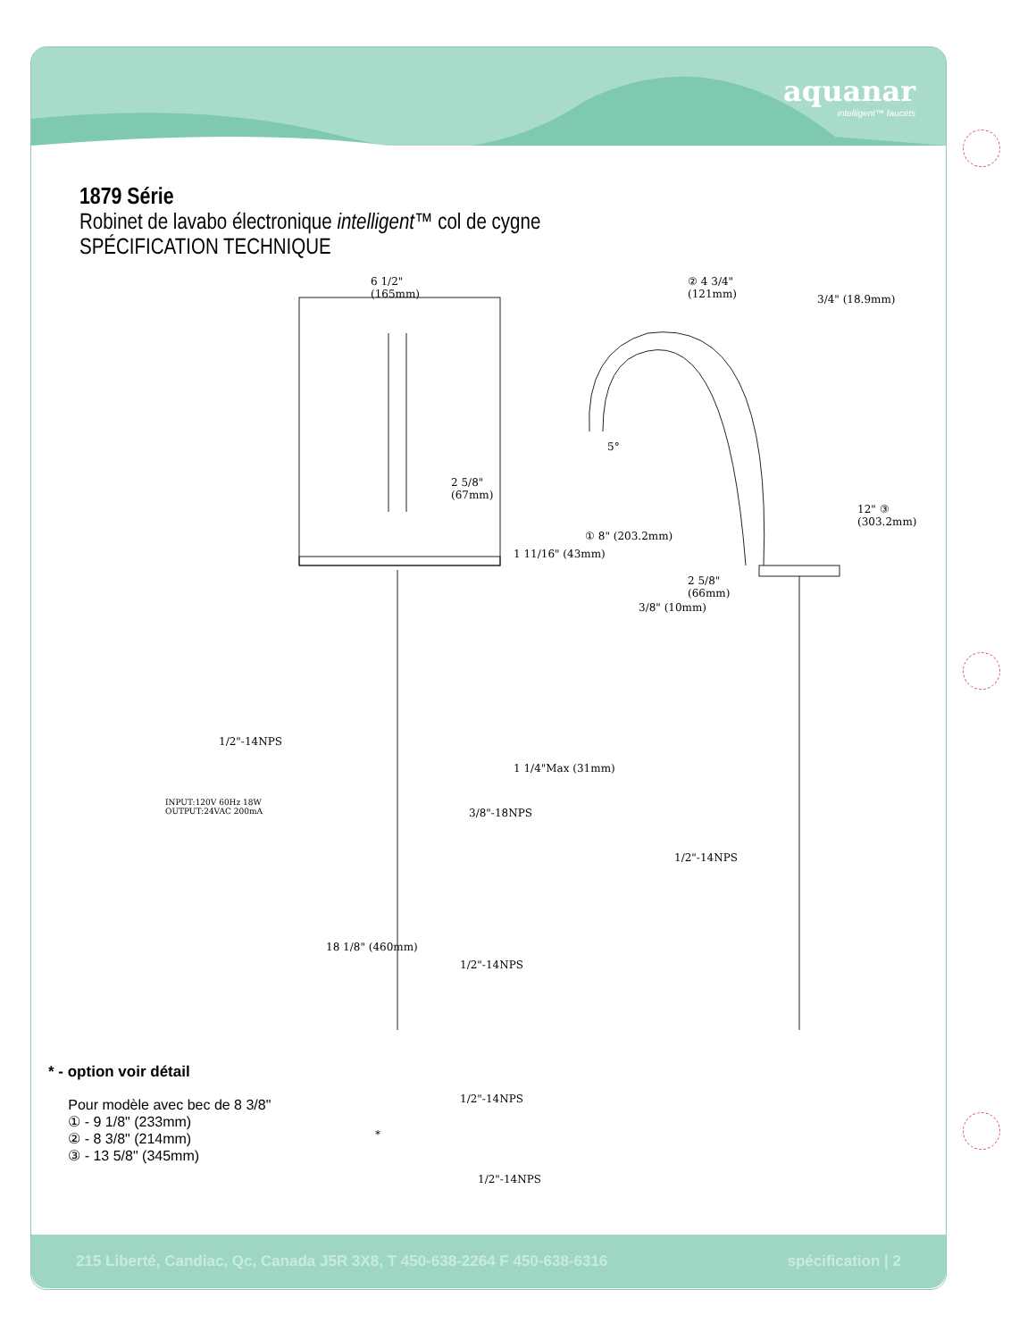aquanar
intelligent™ faucets
1879 Série
Robinet de lavabo électronique intelligent™ col de cygne
SPÉCIFICATION TECHNIQUE
6 1/2"
(165mm)
2 5/8"
(67mm)
1 11/16" (43mm)
1/2"-14NPS
INPUT:120V 60Hz 18W
OUTPUT:24VAC 200mA
1 1/4"Max (31mm)
3/8"-18NPS
18 1/8" (460mm)
1/2"-14NPS
1/2"-14NPS
1/2"-14NPS
*
② 4 3/4"
(121mm)
3/4" (18.9mm)
5°
① 8" (203.2mm)
12" ③ (303.2mm)
2 5/8"
(66mm)
3/8" (10mm)
1/2"-14NPS
* - option voir détail
Pour modèle avec bec de 8 3/8"
① - 9 1/8" (233mm)
② - 8 3/8" (214mm)
③ - 13 5/8" (345mm)
215 Liberté, Candiac, Qc, Canada J5R 3X8, T 450-638-2264 F 450-638-6316 spécification | 2